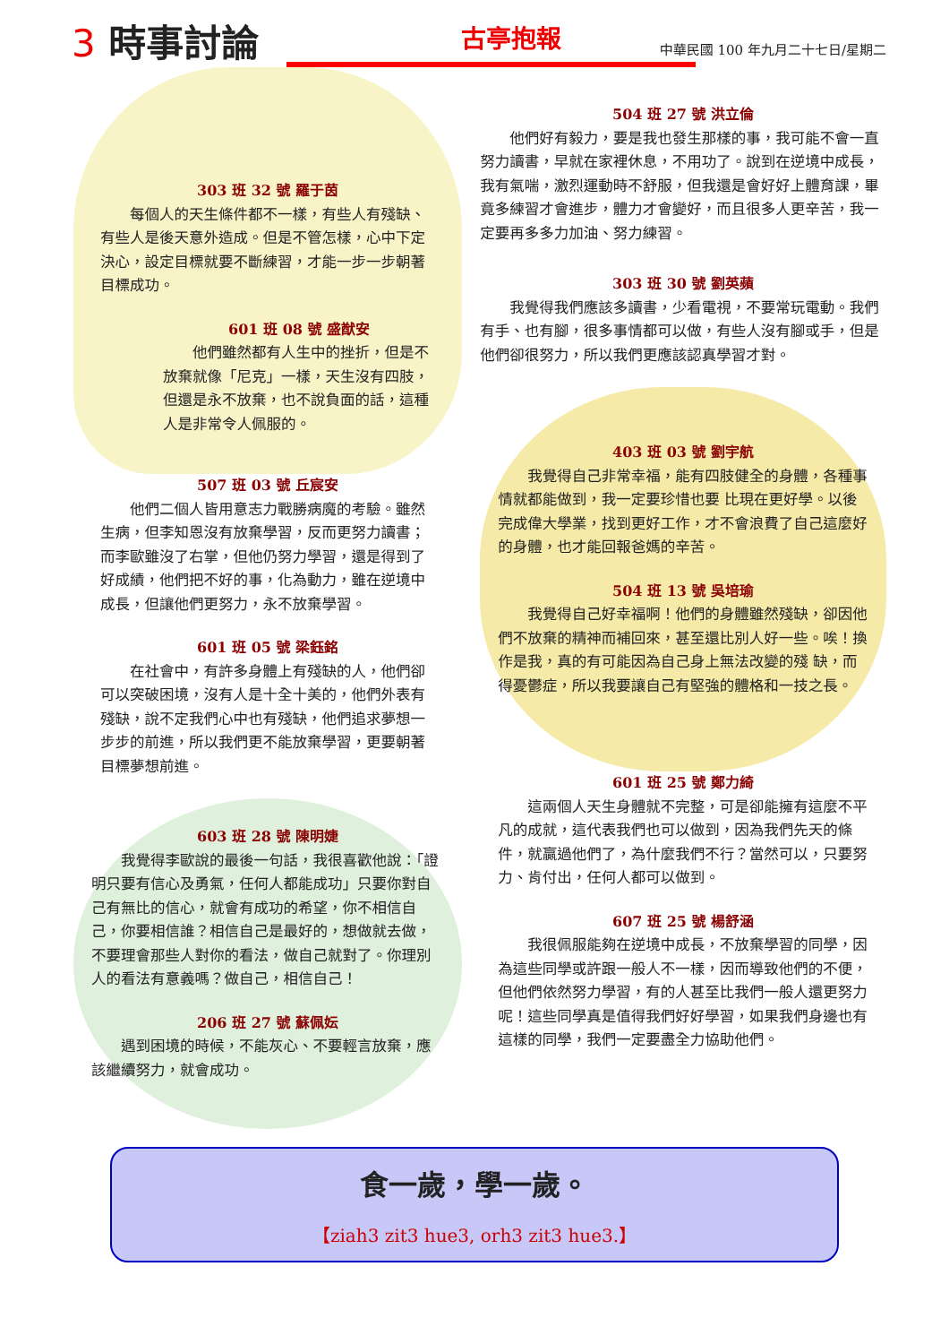3 時事討論
古亭抱報
中華民國 100 年九月二十七日/星期二
303 班 32 號 羅于茵
每個人的天生條件都不一樣，有些人有殘缺、有些人是後天意外造成。但是不管怎樣，心中下定決心，設定目標就要不斷練習，才能一步一步朝著目標成功。
601 班 08 號 盛猷安
他們雖然都有人生中的挫折，但是不放棄就像「尼克」一樣，天生沒有四肢，但還是永不放棄，也不說負面的話，這種人是非常令人佩服的。
507 班 03 號 丘宸安
他們二個人皆用意志力戰勝病魔的考驗。雖然生病，但李知恩沒有放棄學習，反而更努力讀書；而李歐雖沒了右掌，但他仍努力學習，還是得到了好成績，他們把不好的事，化為動力，雖在逆境中成長，但讓他們更努力，永不放棄學習。
601 班 05 號 梁鈺銘
在社會中，有許多身體上有殘缺的人，他們卻可以突破困境，沒有人是十全十美的，他們外表有殘缺，說不定我們心中也有殘缺，他們追求夢想一步步的前進，所以我們更不能放棄學習，更要朝著目標夢想前進。
603 班 28 號 陳明婕
我覺得李歐說的最後一句話，我很喜歡他說：「證明只要有信心及勇氣，任何人都能成功」只要你對自己有無比的信心，就會有成功的希望，你不相信自己，你要相信誰？相信自己是最好的，想做就去做，不要理會那些人對你的看法，做自己就對了。你理別人的看法有意義嗎？做自己，相信自己！
206 班 27 號 蘇佩妘
遇到困境的時候，不能灰心、不要輕言放棄，應該繼續努力，就會成功。
504 班 27 號 洪立倫
他們好有毅力，要是我也發生那樣的事，我可能不會一直努力讀書，早就在家裡休息，不用功了。說到在逆境中成長，我有氣喘，激烈運動時不舒服，但我還是會好好上體育課，畢竟多練習才會進步，體力才會變好，而且很多人更辛苦，我一定要再多多力加油、努力練習。
303 班 30 號 劉英蘋
我覺得我們應該多讀書，少看電視，不要常玩電動。我們有手、也有腳，很多事情都可以做，有些人沒有腳或手，但是他們卻很努力，所以我們更應該認真學習才對。
403 班 03 號 劉宇航
我覺得自己非常幸福，能有四肢健全的身體，各種事情就都能做到，我一定要珍惜也要 比現在更好學。以後完成偉大學業，找到更好工作，才不會浪費了自己這麼好的身體，也才能回報爸媽的辛苦。
504 班 13 號 吳培瑜
我覺得自己好幸福啊！他們的身體雖然殘缺，卻因他們不放棄的精神而補回來，甚至還比別人好一些。唉！換作是我，真的有可能因為自己身上無法改變的殘 缺，而得憂鬱症，所以我要讓自己有堅強的體格和一技之長。
601 班 25 號 鄭力綺
這兩個人天生身體就不完整，可是卻能擁有這麼不平凡的成就，這代表我們也可以做到，因為我們先天的條件，就贏過他們了，為什麼我們不行？當然可以，只要努力、肯付出，任何人都可以做到。
607 班 25 號 楊舒涵
我很佩服能夠在逆境中成長，不放棄學習的同學，因為這些同學或許跟一般人不一樣，因而導致他們的不便，但他們依然努力學習，有的人甚至比我們一般人還更努力呢！這些同學真是值得我們好好學習，如果我們身邊也有這樣的同學，我們一定要盡全力協助他們。
食一歲，學一歲。
【ziah3 zit3 hue3, orh3 zit3 hue3.】